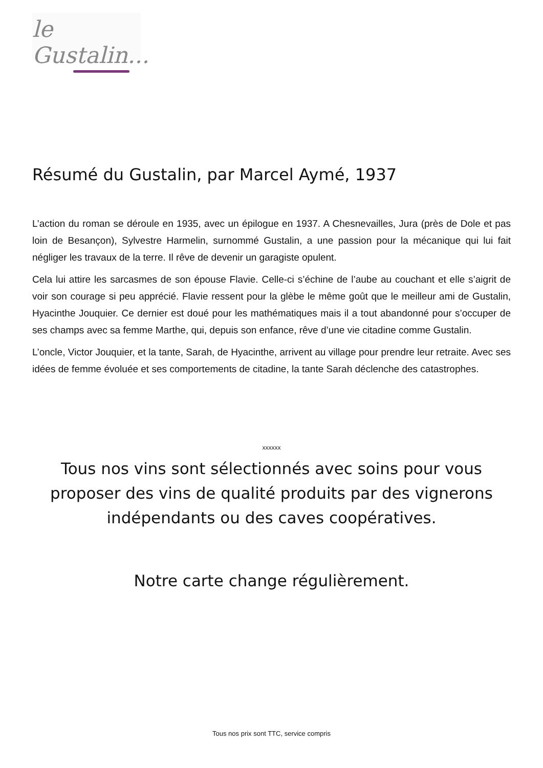le Gustalin...
Résumé du Gustalin, par Marcel Aymé, 1937
L’action du roman se déroule en 1935, avec un épilogue en 1937. A Chesnevailles, Jura (près de Dole et pas loin de Besançon), Sylvestre Harmelin, surnommé Gustalin, a une passion pour la mécanique qui lui fait négliger les travaux de la terre. Il rêve de devenir un garagiste opulent.
Cela lui attire les sarcasmes de son épouse Flavie. Celle-ci s’échine de l’aube au couchant et elle s’aigrit de voir son courage si peu apprécié. Flavie ressent pour la glèbe le même goût que le meilleur ami de Gustalin, Hyacinthe Jouquier. Ce dernier est doué pour les mathématiques mais il a tout abandonné pour s’occuper de ses champs avec sa femme Marthe, qui, depuis son enfance, rêve d’une vie citadine comme Gustalin.
L’oncle, Victor Jouquier, et la tante, Sarah, de Hyacinthe, arrivent au village pour prendre leur retraite. Avec ses idées de femme évoluée et ses comportements de citadine, la tante Sarah déclenche des catastrophes.
xxxxxx
Tous nos vins sont sélectionnés avec soins pour vous proposer des vins de qualité produits par des vignerons indépendants ou des caves coopératives.
Notre carte change régulièrement.
Tous nos prix sont TTC, service compris